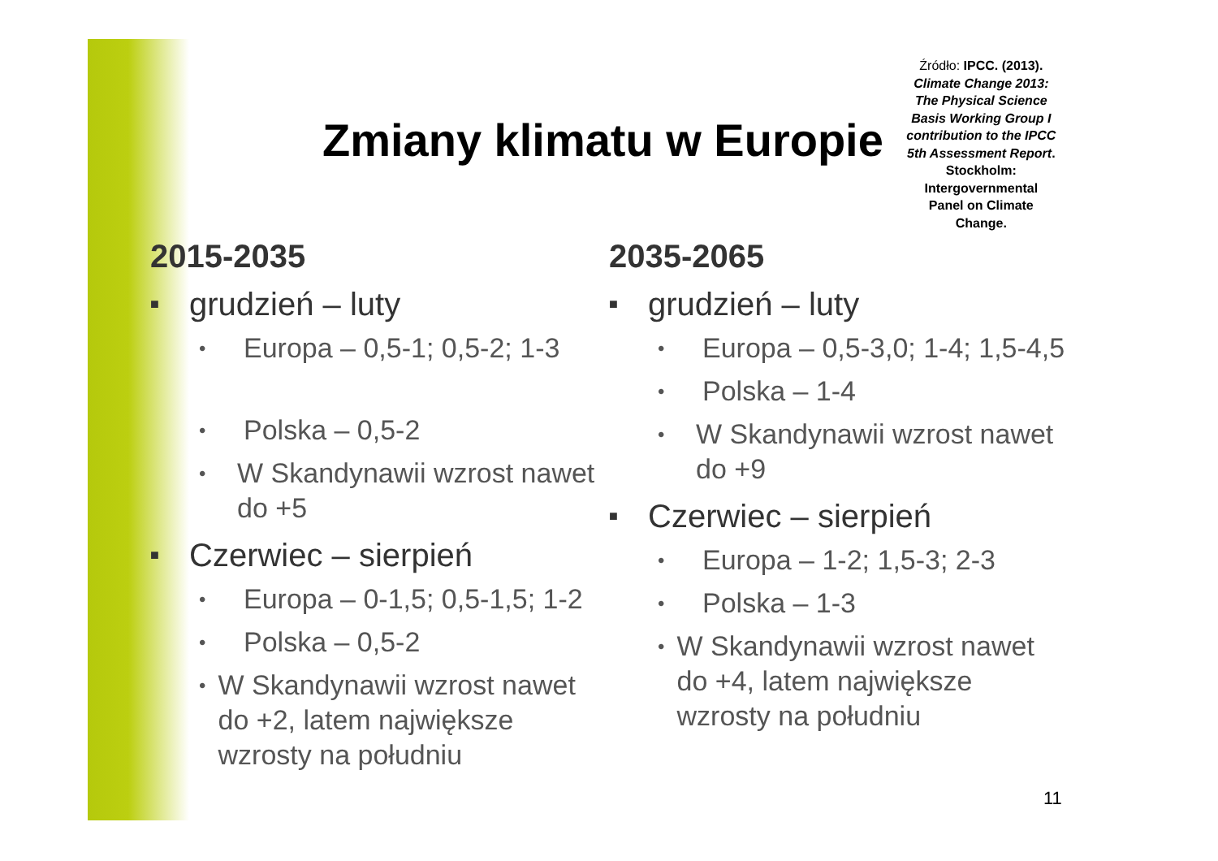Zmiany klimatu w Europie
Źródło: IPCC. (2013). Climate Change 2013: The Physical Science Basis Working Group I contribution to the IPCC 5th Assessment Report. Stockholm: Intergovernmental Panel on Climate Change.
2015-2035
■ grudzień – luty
• Europa – 0,5-1; 0,5-2; 1-3
• Polska – 0,5-2
• W Skandynawii wzrost nawet do +5
■ Czerwiec – sierpień
• Europa – 0-1,5; 0,5-1,5; 1-2
• Polska – 0,5-2
• W Skandynawii wzrost nawet do +2, latem największe wzrosty na południu
2035-2065
■ grudzień – luty
• Europa – 0,5-3,0; 1-4; 1,5-4,5
• Polska – 1-4
• W Skandynawii wzrost nawet do +9
■ Czerwiec – sierpień
• Europa – 1-2; 1,5-3; 2-3
• Polska – 1-3
• W Skandynawii wzrost nawet do +4, latem największe wzrosty na południu
11